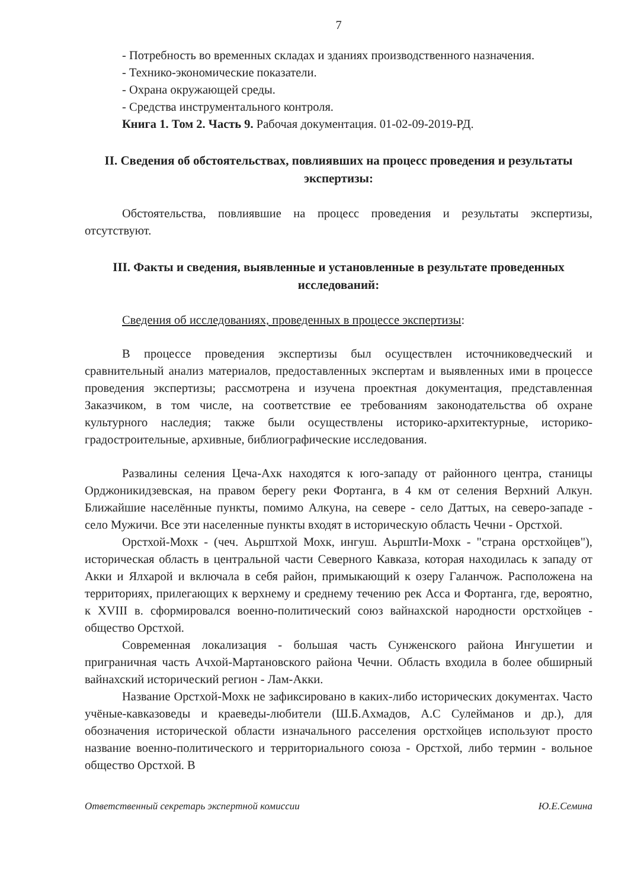7
- Потребность во временных складах и зданиях производственного назначения.
- Технико-экономические показатели.
- Охрана окружающей среды.
- Средства инструментального контроля.
Книга 1. Том 2. Часть 9. Рабочая документация. 01-02-09-2019-РД.
II. Сведения об обстоятельствах, повлиявших на процесс проведения и результаты экспертизы:
Обстоятельства, повлиявшие на процесс проведения и результаты экспертизы, отсутствуют.
III. Факты и сведения, выявленные и установленные в результате проведенных исследований:
Сведения об исследованиях, проведенных в процессе экспертизы:
В процессе проведения экспертизы был осуществлен источниковедческий и сравнительный анализ материалов, предоставленных экспертам и выявленных ими в процессе проведения экспертизы; рассмотрена и изучена проектная документация, представленная Заказчиком, в том числе, на соответствие ее требованиям законодательства об охране культурного наследия; также были осуществлены историко-архитектурные, историко-градостроительные, архивные, библиографические исследования.
Развалины селения Цеча-Ахк находятся к юго-западу от районного центра, станицы Орджоникидзевская, на правом берегу реки Фортанга, в 4 км от селения Верхний Алкун. Ближайшие населённые пункты, помимо Алкуна, на севере - село Даттых, на северо-западе - село Мужичи. Все эти населенные пункты входят в историческую область Чечни - Орстхой.
Орстхой-Мохк - (чеч. Аьрштхой Мохк, ингуш. АьрштІи-Мохк - "страна орстхойцев"), историческая область в центральной части Северного Кавказа, которая находилась к западу от Акки и Ялхарой и включала в себя район, примыкающий к озеру Галанчож. Расположена на территориях, прилегающих к верхнему и среднему течению рек Асса и Фортанга, где, вероятно, к XVIII в. сформировался военно-политический союз вайнахской народности орстхойцев - общество Орстхой.
Современная локализация - большая часть Сунженского района Ингушетии и приграничная часть Ачхой-Мартановского района Чечни. Область входила в более обширный вайнахский исторический регион - Лам-Акки.
Название Орстхой-Мохк не зафиксировано в каких-либо исторических документах. Часто учёные-кавказоведы и краеведы-любители (Ш.Б.Ахмадов, А.С Сулейманов и др.), для обозначения исторической области изначального расселения орстхойцев используют просто название военно-политического и территориального союза - Орстхой, либо термин - вольное общество Орстхой. В
Ответственный секретарь экспертной комиссии Ю.Е.Семина